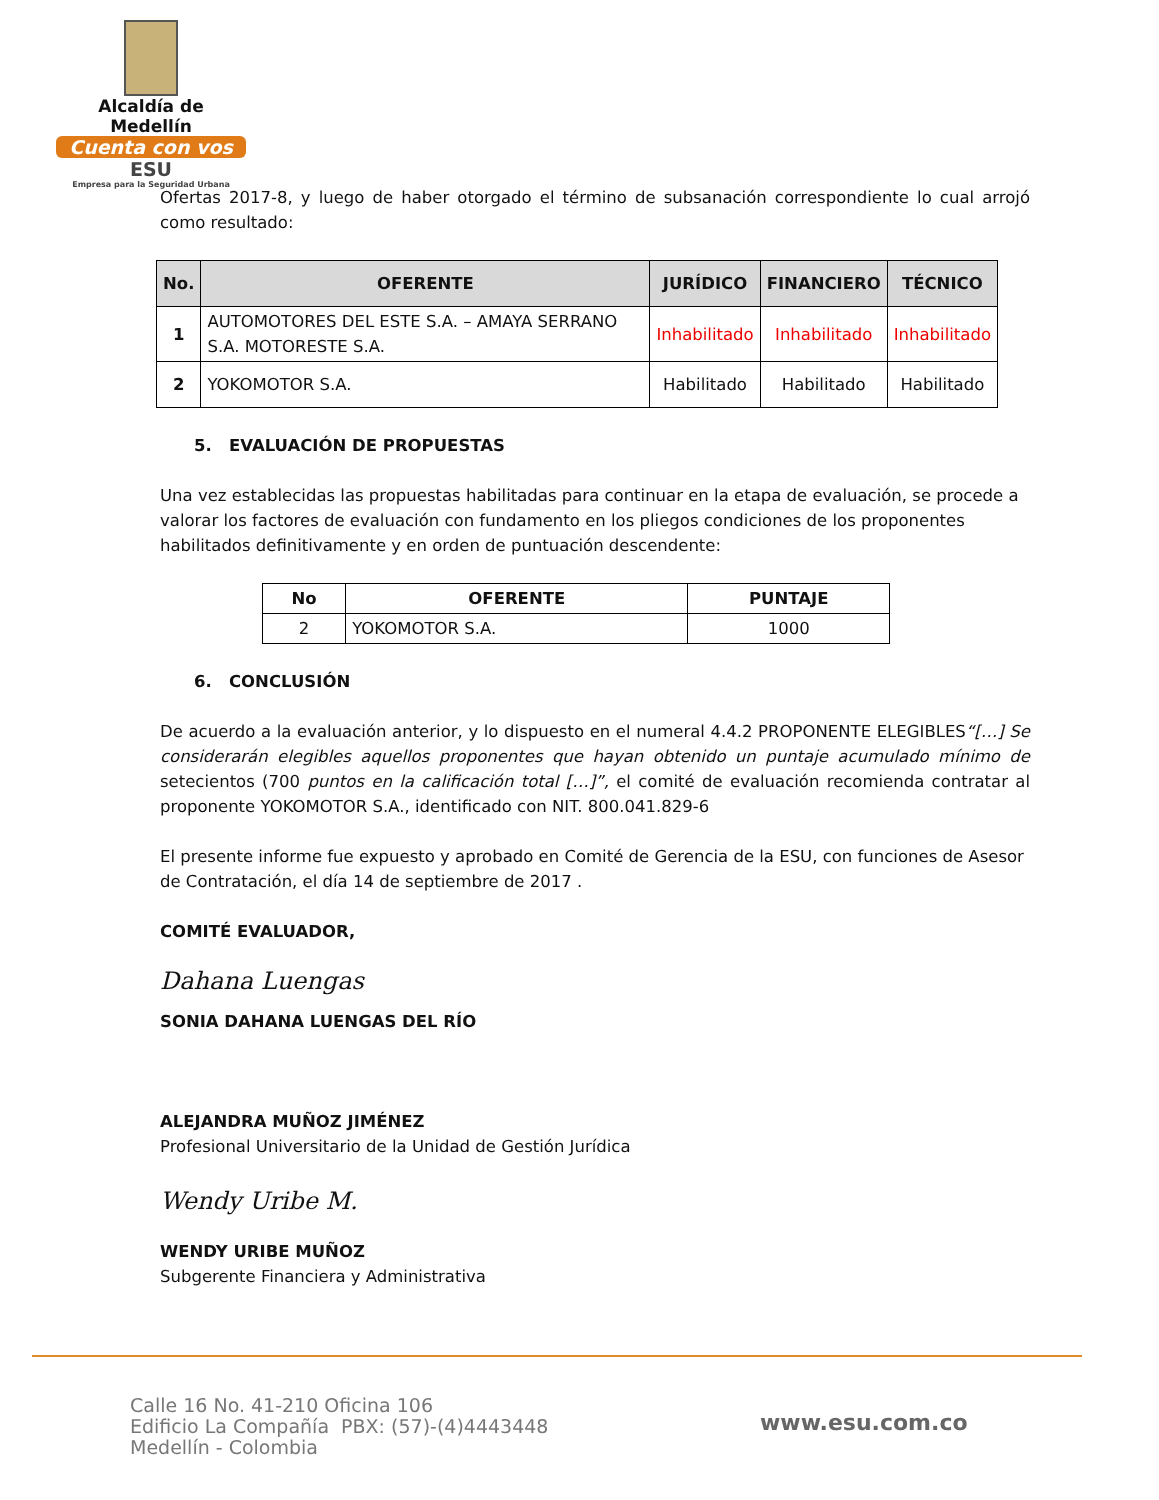Alcaldía de Medellín
Cuenta con vos
ESU
Empresa para la Seguridad Urbana
Ofertas 2017-8, y luego de haber otorgado el término de subsanación correspondiente lo cual arrojó como resultado:
| No. | OFERENTE | JURÍDICO | FINANCIERO | TÉCNICO |
| --- | --- | --- | --- | --- |
| 1 | AUTOMOTORES DEL ESTE S.A. – AMAYA SERRANO S.A. MOTORESTE S.A. | Inhabilitado | Inhabilitado | Inhabilitado |
| 2 | YOKOMOTOR S.A. | Habilitado | Habilitado | Habilitado |
5. EVALUACIÓN DE PROPUESTAS
Una vez establecidas las propuestas habilitadas para continuar en la etapa de evaluación, se procede a valorar los factores de evaluación con fundamento en los pliegos condiciones de los proponentes habilitados definitivamente y en orden de puntuación descendente:
| No | OFERENTE | PUNTAJE |
| --- | --- | --- |
| 2 | YOKOMOTOR S.A. | 1000 |
6. CONCLUSIÓN
De acuerdo a la evaluación anterior, y lo dispuesto en el numeral 4.4.2 PROPONENTE ELEGIBLES“[…] Se considerarán elegibles aquellos proponentes que hayan obtenido un puntaje acumulado mínimo de setecientos (700 puntos en la calificación total […]”, el comité de evaluación recomienda contratar al proponente YOKOMOTOR S.A., identificado con NIT. 800.041.829-6
El presente informe fue expuesto y aprobado en Comité de Gerencia de la ESU, con funciones de Asesor de Contratación, el día 14 de septiembre de 2017 .
COMITÉ EVALUADOR,
Dahana Luengas
SONIA DAHANA LUENGAS DEL RÍO
ALEJANDRA MUÑOZ JIMÉNEZ
Profesional Universitario de la Unidad de Gestión Jurídica
Wendy Uribe M.
WENDY URIBE MUÑOZ
Subgerente Financiera y Administrativa
Calle 16 No. 41-210 Oficina 106
Edificio La Compañía PBX: (57)-(4)4443448
Medellín - Colombia
www.esu.com.co